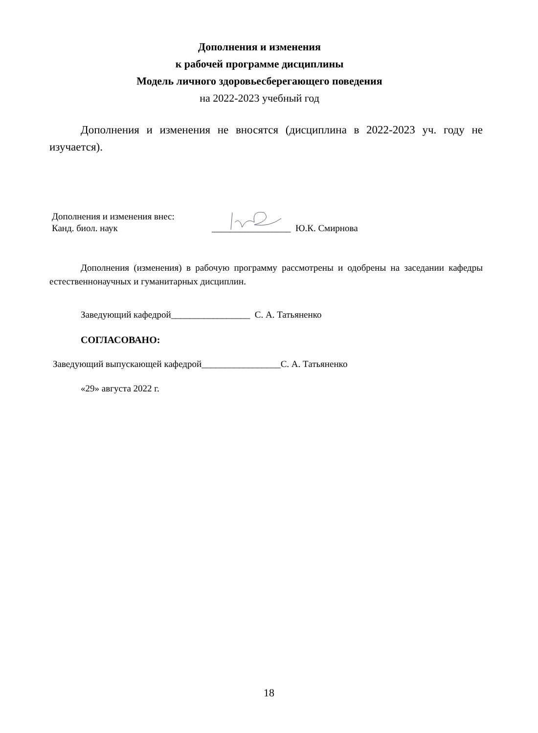Дополнения и изменения
к рабочей программе дисциплины
Модель личного здоровьесберегающего поведения
на 2022-2023 учебный год
Дополнения и изменения не вносятся (дисциплина в 2022-2023 уч. году не изучается).
Дополнения и изменения внес:
Канд. биол. наук
_________________ Ю.К. Смирнова
Дополнения (изменения) в рабочую программу рассмотрены и одобрены на заседании кафедры естественнонаучных и гуманитарных дисциплин.
Заведующий кафедрой_________________ С. А. Татьяненко
СОГЛАСОВАНО:
Заведующий выпускающей кафедрой_________________С. А. Татьяненко
«29» августа 2022 г.
18